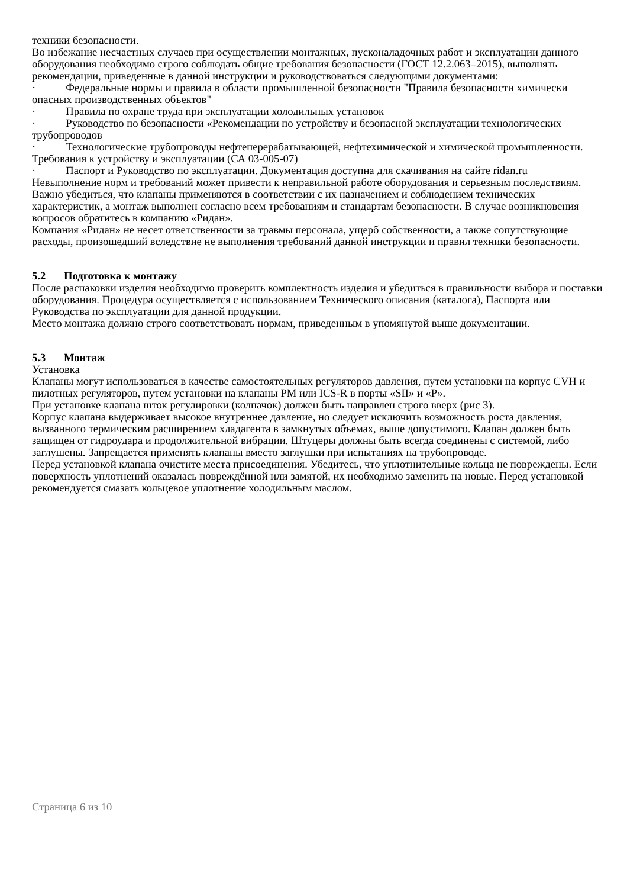техники безопасности.
Во избежание несчастных случаев при осуществлении монтажных, пусконаладочных работ и эксплуатации данного оборудования необходимо строго соблюдать общие требования безопасности (ГОСТ 12.2.063–2015), выполнять рекомендации, приведенные в данной инструкции и руководствоваться следующими документами:
· Федеральные нормы и правила в области промышленной безопасности "Правила безопасности химически опасных производственных объектов"
· Правила по охране труда при эксплуатации холодильных установок
· Руководство по безопасности «Рекомендации по устройству и безопасной эксплуатации технологических трубопроводов
· Технологические трубопроводы нефтеперерабатывающей, нефтехимической и химической промышленности. Требования к устройству и эксплуатации (СА 03-005-07)
· Паспорт и Руководство по эксплуатации. Документация доступна для скачивания на сайте ridan.ru
Невыполнение норм и требований может привести к неправильной работе оборудования и серьезным последствиям. Важно убедиться, что клапаны применяются в соответствии с их назначением и соблюдением технических характеристик, а монтаж выполнен согласно всем требованиям и стандартам безопасности. В случае возникновения вопросов обратитесь в компанию «Ридан».
Компания «Ридан» не несет ответственности за травмы персонала, ущерб собственности, а также сопутствующие расходы, произошедший вследствие не выполнения требований данной инструкции и правил техники безопасности.
5.2 Подготовка к монтажу
После распаковки изделия необходимо проверить комплектность изделия и убедиться в правильности выбора и поставки оборудования. Процедура осуществляется с использованием Технического описания (каталога), Паспорта или Руководства по эксплуатации для данной продукции.
Место монтажа должно строго соответствовать нормам, приведенным в упомянутой выше документации.
5.3 Монтаж
Установка
Клапаны могут использоваться в качестве самостоятельных регуляторов давления, путем установки на корпус CVH и пилотных регуляторов, путем установки на клапаны PM или ICS-R в порты «SII» и «P».
При установке клапана шток регулировки (колпачок) должен быть направлен строго вверх (рис 3).
Корпус клапана выдерживает высокое внутреннее давление, но следует исключить возможность роста давления, вызванного термическим расширением хладагента в замкнутых объемах, выше допустимого. Клапан должен быть защищен от гидроудара и продолжительной вибрации. Штуцеры должны быть всегда соединены с системой, либо заглушены. Запрещается применять клапаны вместо заглушки при испытаниях на трубопроводе.
Перед установкой клапана очистите места присоединения. Убедитесь, что уплотнительные кольца не повреждены. Если поверхность уплотнений оказалась повреждённой или замятой, их необходимо заменить на новые. Перед установкой рекомендуется смазать кольцевое уплотнение холодильным маслом.
Страница 6 из 10